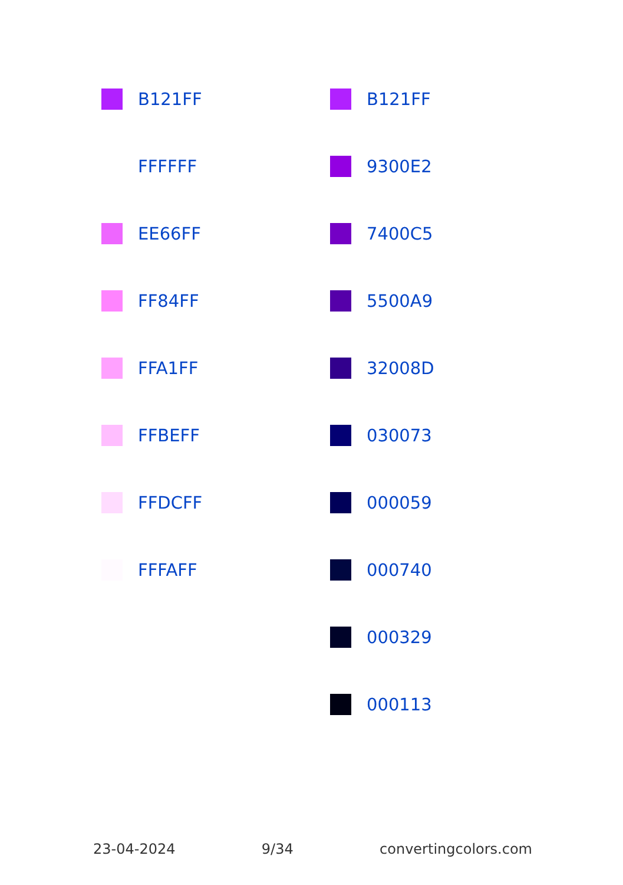B121FF
FFFFFF
EE66FF
FF84FF
FFA1FF
FFBEFF
FFDCFF
FFFAFF
B121FF
9300E2
7400C5
5500A9
32008D
030073
000059
000740
000329
000113
23-04-2024 9/34 convertingcolors.com